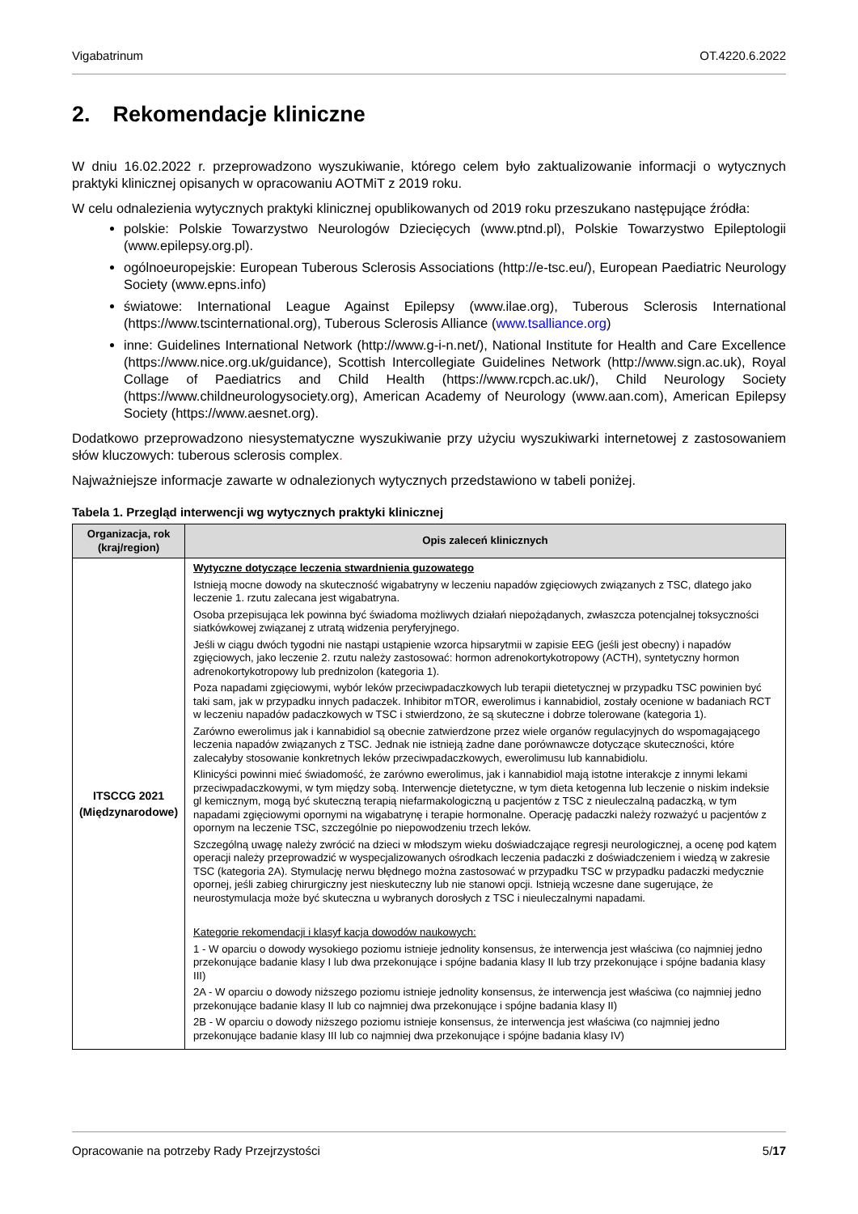Vigabatrinum OT.4220.6.2022
2. Rekomendacje kliniczne
W dniu 16.02.2022 r. przeprowadzono wyszukiwanie, którego celem było zaktualizowanie informacji o wytycznych praktyki klinicznej opisanych w opracowaniu AOTMiT z 2019 roku.
W celu odnalezienia wytycznych praktyki klinicznej opublikowanych od 2019 roku przeszukano następujące źródła:
polskie: Polskie Towarzystwo Neurologów Dziecięcych (www.ptnd.pl), Polskie Towarzystwo Epileptologii (www.epilepsy.org.pl).
ogólnoeuropejskie: European Tuberous Sclerosis Associations (http://e-tsc.eu/), European Paediatric Neurology Society (www.epns.info)
światowe: International League Against Epilepsy (www.ilae.org), Tuberous Sclerosis International (https://www.tscinternational.org), Tuberous Sclerosis Alliance (www.tsalliance.org)
inne: Guidelines International Network (http://www.g-i-n.net/), National Institute for Health and Care Excellence (https://www.nice.org.uk/guidance), Scottish Intercollegiate Guidelines Network (http://www.sign.ac.uk), Royal Collage of Paediatrics and Child Health (https://www.rcpch.ac.uk/), Child Neurology Society (https://www.childneurologysociety.org), American Academy of Neurology (www.aan.com), American Epilepsy Society (https://www.aesnet.org).
Dodatkowo przeprowadzono niesystematyczne wyszukiwanie przy użyciu wyszukiwarki internetowej z zastosowaniem słów kluczowych: tuberous sclerosis complex.
Najważniejsze informacje zawarte w odnalezionych wytycznych przedstawiono w tabeli poniżej.
Tabela 1. Przegląd interwencji wg wytycznych praktyki klinicznej
| Organizacja, rok (kraj/region) | Opis zaleceń klinicznych |
| --- | --- |
| ITSCCG 2021 (Międzynarodowe) | Wytyczne dotyczące leczenia stwardnienia guzowatego Istnieją mocne dowody na skuteczność wigabatryny w leczeniu napadów zgięciowych związanych z TSC, dlatego jako leczenie 1. rzutu zalecana jest wigabatryna. Osoba przepisująca lek powinna być świadoma możliwych działań niepożądanych, zwłaszcza potencjalnej toksyczności siatkówkowej związanej z utratą widzenia peryferyjnego. Jeśli w ciągu dwóch tygodni nie nastąpi ustąpienie wzorca hipsarytmii w zapisie EEG (jeśli jest obecny) i napadów zgięciowych, jako leczenie 2. rzutu należy zastosować: hormon adrenokortykotropowy (ACTH), syntetyczny hormon adrenokortykotropowy lub prednizolon (kategoria 1). Poza napadami zgięciowymi, wybór leków przeciwpadaczkowych lub terapii dietetycznej w przypadku TSC powinien być taki sam, jak w przypadku innych padaczek. Inhibitor mTOR, ewerolimus i kannabidiol, zostały ocenione w badaniach RCT w leczeniu napadów padaczkowych w TSC i stwierdzono, że są skuteczne i dobrze tolerowane (kategoria 1). Zarówno ewerolimus jak i kannabidiol są obecnie zatwierdzone przez wiele organów regulacyjnych do wspomagającego leczenia napadów związanych z TSC. Jednak nie istnieją żadne dane porównawcze dotyczące skuteczności, które zalecałyby stosowanie konkretnych leków przeciwpadaczkowych, ewerolimusu lub kannabidiolu. Klinicyści powinni mieć świadomość, że zarówno ewerolimus, jak i kannabidiol mają istotne interakcje z innymi lekami przeciwpadaczkowymi, w tym między sobą. Interwencje dietetyczne, w tym dieta ketogenna lub leczenie o niskim indeksie gl kemicznym, mogą być skuteczną terapią niefarmakologiczną u pacjentów z TSC z nieuleczalną padaczką, w tym napadami zgięciowymi opornymi na wigabatrynę i terapie hormonalne. Operację padaczki należy rozważyć u pacjentów z opornym na leczenie TSC, szczególnie po niepowodzeniu trzech leków. Szczególną uwagę należy zwrócić na dzieci w młodszym wieku doświadczające regresji neurologicznej, a ocenę pod kątem operacji należy przeprowadzić w wyspecjalizowanych ośrodkach leczenia padaczki z doświadczeniem i wiedzą w zakresie TSC (kategoria 2A). Stymulację nerwu błędnego można zastosować w przypadku TSC w przypadku padaczki medycznie opornej, jeśli zabieg chirurgiczny jest nieskuteczny lub nie stanowi opcji. Istnieją wczesne dane sugerujące, że neurostymulacja może być skuteczna u wybranych dorosłych z TSC i nieuleczalnymi napadami. Kategorie rekomendacji i klasyf kacja dowodów naukowych: 1 - W oparciu o dowody wysokiego poziomu istnieje jednolity konsensus, że interwencja jest właściwa (co najmniej jedno przekonujące badanie klasy I lub dwa przekonujące i spójne badania klasy II lub trzy przekonujące i spójne badania klasy III) 2A - W oparciu o dowody niższego poziomu istnieje jednolity konsensus, że interwencja jest właściwa (co najmniej jedno przekonujące badanie klasy II lub co najmniej dwa przekonujące i spójne badania klasy II) 2B - W oparciu o dowody niższego poziomu istnieje konsensus, że interwencja jest właściwa (co najmniej jedno przekonujące badanie klasy III lub co najmniej dwa przekonujące i spójne badania klasy IV) |
Opracowanie na potrzeby Rady Przejrzystości 5/17